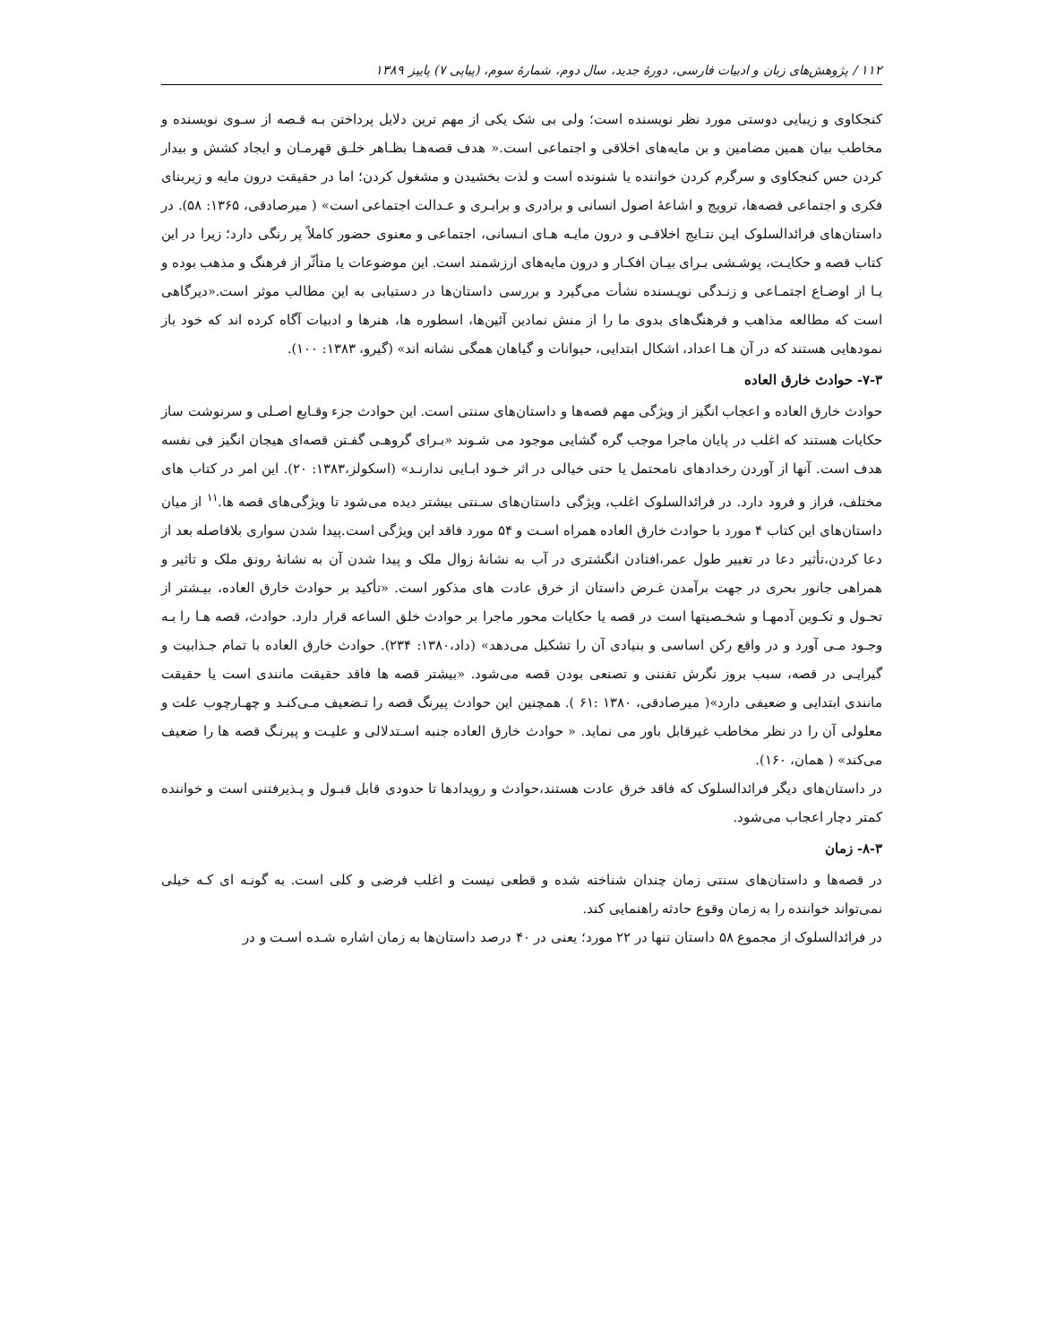۱۱۲ / پژوهش‌های زبان و ادبیات فارسی، دورهٔ جدید، سال دوم، شمارهٔ سوم، (پیاپی ۷) پاییز ۱۳۸۹
کنجکاوی و زیبایی دوستی مورد نظر نویسنده است؛ ولی بی شک یکی از مهم ترین دلایل پرداختن بـه قـصه از سـوی نویسنده و مخاطب بیان همین مضامین و بن مایه‌های اخلاقی و اجتماعی است.« هدف قصه‌هـا بظـاهر خلـق قهرمـان و ایجاد کشش و بیدار کردن حس کنجکاوی و سرگرم کردن خواننده یا شنونده است و لذت بخشیدن و مشغول کردن؛ اما در حقیقت درون مایه و زیربنای فکری و اجتماعی قصه‌ها، ترویج و اشاعهٔ اصول انسانی و برادری و برابـری و عـدالت اجتماعی است» ( میرصادقی، ۱۳۶۵: ۵۸). در داستان‌های فرائدالسلوک ایـن نتـایج اخلاقـی و درون مایـه هـای انـسانی، اجتماعی و معنوی حضور کاملاً پر رنگی دارد؛ زیرا در این کتاب قصه و حکایـت، پوشـشی بـرای بیـان افکـار و درون مایه‌های ارزشمند است. این موضوعات یا متأثّر از فرهنگ و مذهب بوده و یـا از اوضـاع اجتمـاعی و زنـدگی نویـسنده نشأت می‌گیرد و بررسی داستان‌ها در دستیابی به این مطالب موثر است.«دیرگاهی است که مطالعه مذاهب و فرهنگ‌های بدوی ما را از منش نمادین آئین‌ها، اسطوره ها، هنرها و ادبیات آگاه کرده اند که خود باز نمودهایی هستند که در آن هـا اعداد، اشکال ابتدایی، حیوانات و گیاهان همگی نشانه اند» (گیرو، ۱۳۸۳: ۱۰۰).
۷-۳- حوادث خارق العاده
حوادث خارق العاده و اعجاب انگیز از ویژگی مهم قصه‌ها و داستان‌های سنتی است. این حوادث جزء وقـایع اصـلی و سرنوشت ساز حکایات هستند که اغلب در پایان ماجرا موجب گره گشایی موجود می شـوند «بـرای گروهـی گفـتن قصه‌ای هیجان انگیز فی نفسه هدف است. آنها از آوردن رخدادهای نامحتمل یا حتی خیالی در اثر خـود ابـایی ندارنـد» (اسکولز،۱۳۸۳: ۲۰). این امر در کتاب های مختلف، فراز و فرود دارد. در فرائدالسلوک اغلب، ویژگی داستان‌های سـنتی بیشتر دیده می‌شود تا ویژگی‌های قصه ها.<sup>۱۱</sup> از میان داستان‌های این کتاب ۴ مورد با حوادث خارق العاده همراه اسـت و ۵۴ مورد فاقد این ویژگی است.پیدا شدن سواری بلافاصله بعد از دعا کردن،تأثیر دعا در تغییر طول عمر،افتادن انگشتری در آب به نشانهٔ زوال ملک و پیدا شدن آن به نشانهٔ رونق ملک و تاثیر و همراهی جانور بحری در جهت برآمدن غـرض داستان از خرق عادت های مذکور است. «تأکید بر حوادث خارق العاده، بیـشتر از تحـول و تکـوین آدمهـا و شخـصیتها است در قصه یا حکایات محور ماجرا بر حوادث خلق الساعه قرار دارد. حوادث، قصه هـا را بـه وجـود مـی آورد و در واقع رکن اساسی و بنیادی آن را تشکیل می‌دهد» (داد،۱۳۸۰: ۲۳۴). حوادث خارق العاده با تمام جـذابیت و گیرایـی در قصه، سبب بروز نگرش تفننی و تصنعی بودن قصه می‌شود. «بیشتر قصه ها فاقد حقیقت مانندی است یا حقیقت مانندی ابتدایی و ضعیفی دارد»( میرصادقی، ۱۳۸۰ :۶۱ ). همچنین این حوادث پیرنگ قصه را تـضعیف مـی‌کنـد و چهـارچوب علت و معلولی آن را در نظر مخاطب غیرقابل باور می نماید. « حوادث خارق العاده جنبه اسـتدلالی و علیـت و پیرنـگ قصه ها را ضعیف می‌کند» ( همان، ۱۶۰).
در داستان‌های دیگر فرائدالسلوک که فاقد خرق عادت هستند،حوادث و رویدادها تا حدودی قابل قبـول و پـذیرفتنی است و خواننده کمتر دچار اعجاب می‌شود.
۸-۳- زمان
در قصه‌ها و داستان‌های سنتی زمان چندان شناخته شده و قطعی نیست و اغلب فرضی و کلی است. به گونـه ای کـه خیلی نمی‌تواند خواننده را به زمان وقوع حادثه راهنمایی کند.
در فرائدالسلوک از مجموع ۵۸ داستان تنها در ۲۲ مورد؛ یعنی در ۴۰ درصد داستان‌ها به زمان اشاره شـده اسـت و در